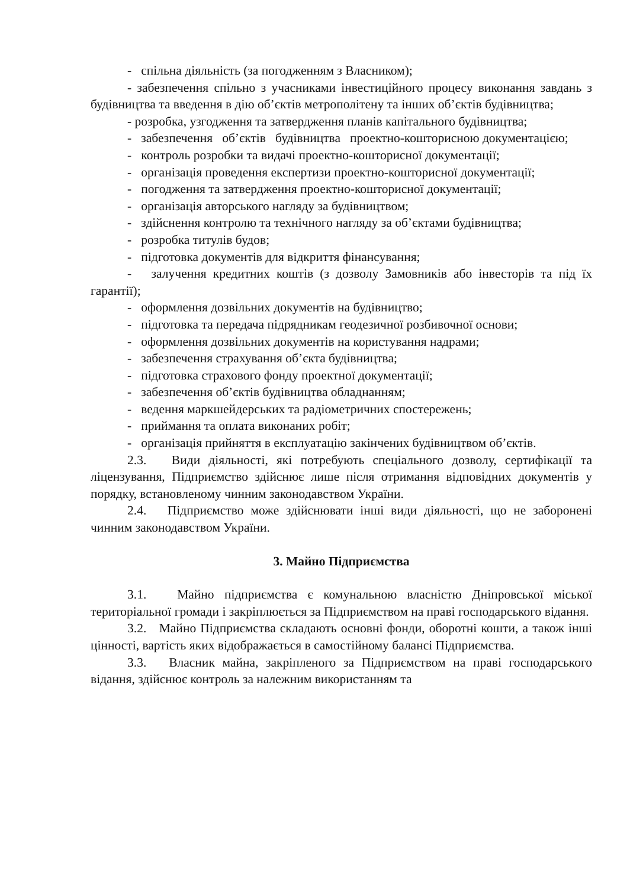- спільна діяльність (за погодженням з Власником);
- забезпечення спільно з учасниками інвестиційного процесу виконання завдань з будівництва та введення в дію об’єктів метрополітену та інших об’єктів будівництва;
- розробка, узгодження та затвердження планів капітального будівництва;
- забезпечення об’єктів будівництва проектно-кошторисною документацією;
- контроль розробки та видачі проектно-кошторисної документації;
- організація проведення експертизи проектно-кошторисної документації;
- погодження та затвердження проектно-кошторисної документації;
- організація авторського нагляду за будівництвом;
- здійснення контролю та технічного нагляду за об’єктами будівництва;
- розробка титулів будов;
- підготовка документів для відкриття фінансування;
- залучення кредитних коштів (з дозволу Замовників або інвесторів та під їх гарантії);
- оформлення дозвільних документів на будівництво;
- підготовка та передача підрядникам геодезичної розбивочної основи;
- оформлення дозвільних документів на користування надрами;
- забезпечення страхування об’єкта будівництва;
- підготовка страхового фонду проектної документації;
- забезпечення об’єктів будівництва обладнанням;
- ведення маркшейдерських та радіометричних спостережень;
- приймання та оплата виконаних робіт;
- організація прийняття в експлуатацію закінчених будівництвом об’єктів.
2.3. Види діяльності, які потребують спеціального дозволу, сертифікації та ліцензування, Підприємство здійснює лише після отримання відповідних документів у порядку, встановленому чинним законодавством України.
2.4. Підприємство може здійснювати інші види діяльності, що не заборонені чинним законодавством України.
3. Майно Підприємства
3.1. Майно підприємства є комунальною власністю Дніпровської міської територіальної громади і закріплюється за Підприємством на праві господарського відання.
3.2. Майно Підприємства складають основні фонди, оборотні кошти, а також інші цінності, вартість яких відображається в самостійному балансі Підприємства.
3.3. Власник майна, закріпленого за Підприємством на праві господарського відання, здійснює контроль за належним використанням та